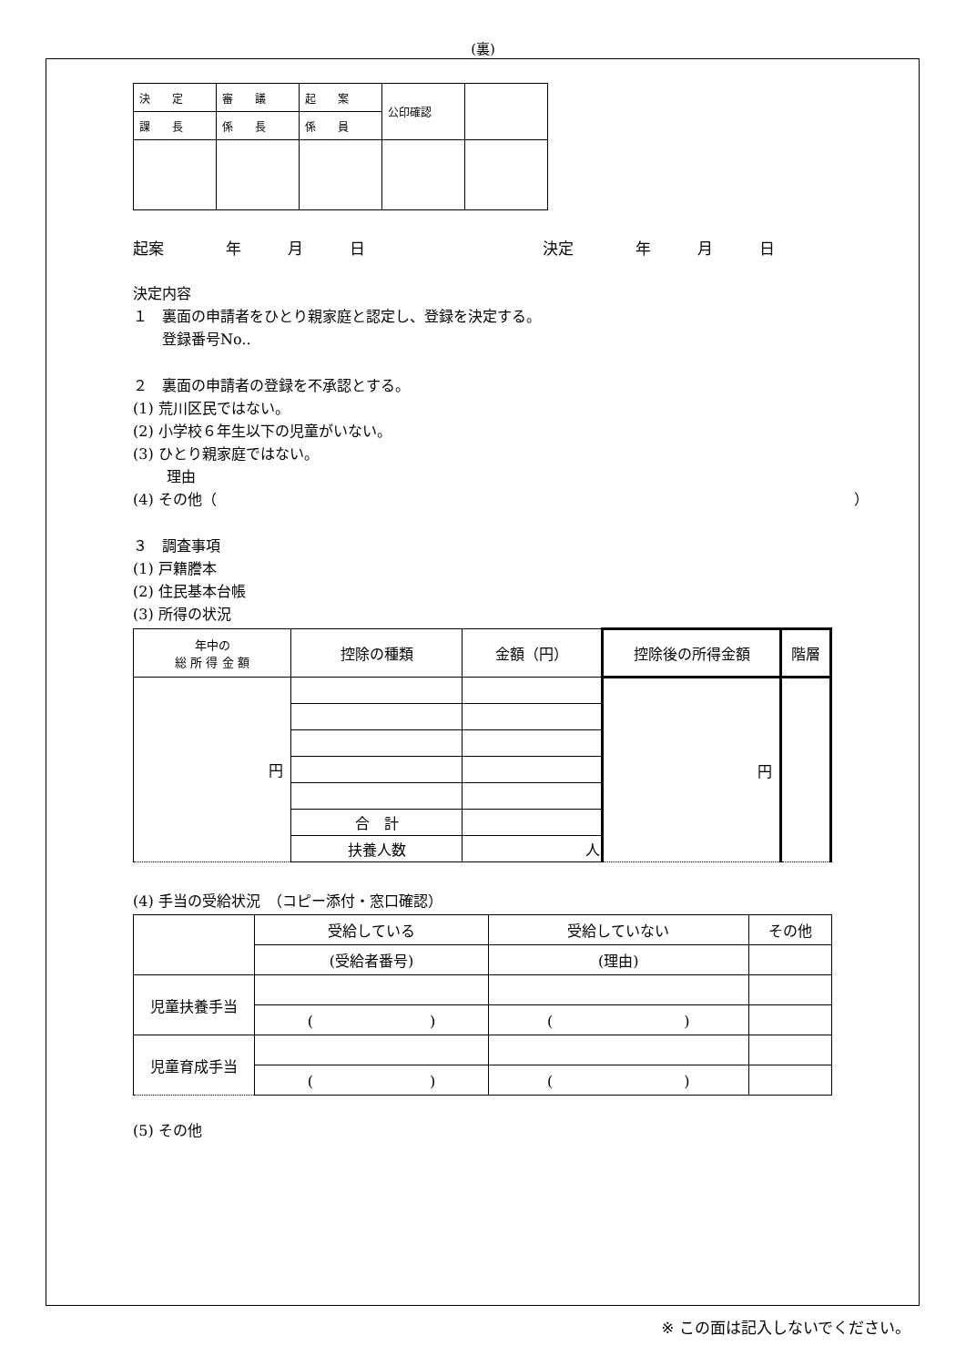(裏)
| 決 定 | 審 議 | 起 案 | 公印確認 | |
| 課 長 | 係 長 | 係 員 | | |
起案　　　　年　　　月　　　日 決定　　　　年　　　月　　　日
決定内容
１　裏面の申請者をひとり親家庭と認定し、登録を決定する。
　　登録番号No..
２　裏面の申請者の登録を不承認とする。
(1) 荒川区民ではない。
(2) 小学校６年生以下の児童がいない。
(3) ひとり親家庭ではない。
　　 理由
(4) その他（ ）
３　調査事項
(1) 戸籍謄本
(2) 住民基本台帳
(3) 所得の状況
| 年中の 総 所 得 金 額 | 控除の種類 | 金額（円） | 控除後の所得金額 | 階層 |
| 円 | | | 円 | |
| | 合 計 | | | |
| | 扶養人数 | 人 | | |
(4) 手当の受給状況　（コピー添付・窓口確認）
| | 受給している | 受給していない | その他 |
| | (受給者番号) | (理由) | |
| 児童扶養手当 | | | |
| | ( ) | ( ) | |
| 児童育成手当 | | | |
| | ( ) | ( ) | |
(5) その他
※ この面は記入しないでください。